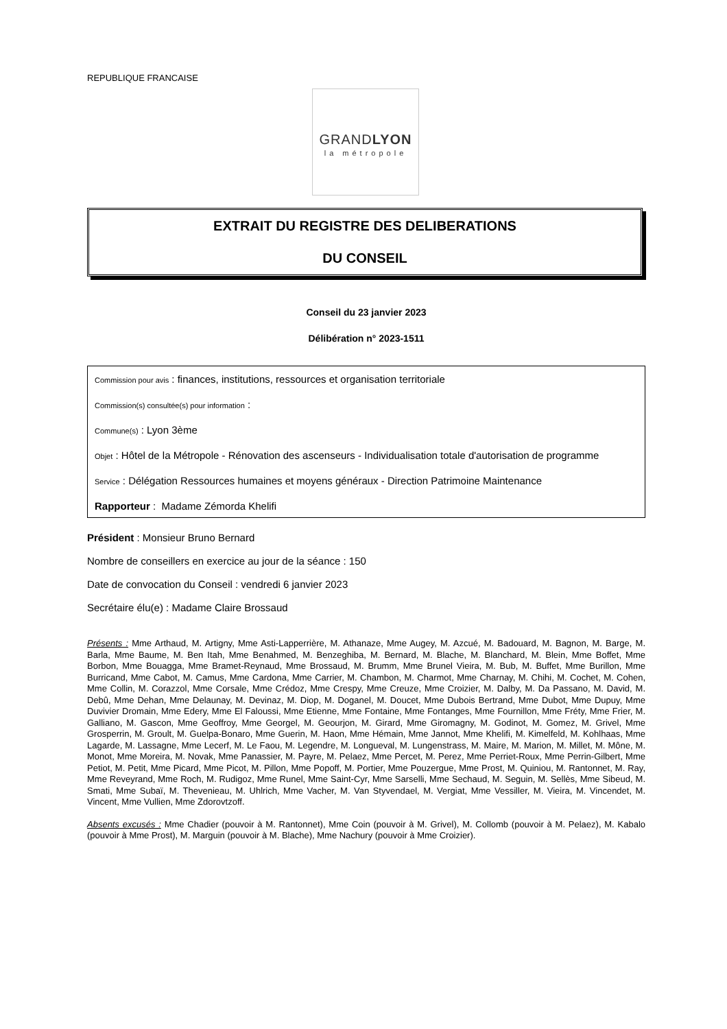REPUBLIQUE FRANCAISE
GRANDLYON
la métropole
EXTRAIT DU REGISTRE DES DELIBERATIONS
DU CONSEIL
Conseil du 23 janvier 2023
Délibération n° 2023-1511
Commission pour avis : finances, institutions, ressources et organisation territoriale
Commission(s) consultée(s) pour information :
Commune(s) : Lyon 3ème
Objet : Hôtel de la Métropole - Rénovation des ascenseurs - Individualisation totale d'autorisation de programme
Service : Délégation Ressources humaines et moyens généraux - Direction Patrimoine Maintenance
Rapporteur : Madame Zémorda Khelifi
Président : Monsieur Bruno Bernard
Nombre de conseillers en exercice au jour de la séance : 150
Date de convocation du Conseil : vendredi 6 janvier 2023
Secrétaire élu(e) : Madame Claire Brossaud
Présents : Mme Arthaud, M. Artigny, Mme Asti-Lapperrière, M. Athanaze, Mme Augey, M. Azcué, M. Badouard, M. Bagnon, M. Barge, M. Barla, Mme Baume, M. Ben Itah, Mme Benahmed, M. Benzeghiba, M. Bernard, M. Blache, M. Blanchard, M. Blein, Mme Boffet, Mme Borbon, Mme Bouagga, Mme Bramet-Reynaud, Mme Brossaud, M. Brumm, Mme Brunel Vieira, M. Bub, M. Buffet, Mme Burillon, Mme Burricand, Mme Cabot, M. Camus, Mme Cardona, Mme Carrier, M. Chambon, M. Charmot, Mme Charnay, M. Chihi, M. Cochet, M. Cohen, Mme Collin, M. Corazzol, Mme Corsale, Mme Crédoz, Mme Crespy, Mme Creuze, Mme Croizier, M. Dalby, M. Da Passano, M. David, M. Debû, Mme Dehan, Mme Delaunay, M. Devinaz, M. Diop, M. Doganel, M. Doucet, Mme Dubois Bertrand, Mme Dubot, Mme Dupuy, Mme Duvivier Dromain, Mme Edery, Mme El Faloussi, Mme Etienne, Mme Fontaine, Mme Fontanges, Mme Fournillon, Mme Fréty, Mme Frier, M. Galliano, M. Gascon, Mme Geoffroy, Mme Georgel, M. Geourjon, M. Girard, Mme Giromagny, M. Godinot, M. Gomez, M. Grivel, Mme Grosperrin, M. Groult, M. Guelpa-Bonaro, Mme Guerin, M. Haon, Mme Hémain, Mme Jannot, Mme Khelifi, M. Kimelfeld, M. Kohlhaas, Mme Lagarde, M. Lassagne, Mme Lecerf, M. Le Faou, M. Legendre, M. Longueval, M. Lungenstrass, M. Maire, M. Marion, M. Millet, M. Mône, M. Monot, Mme Moreira, M. Novak, Mme Panassier, M. Payre, M. Pelaez, Mme Percet, M. Perez, Mme Perriet-Roux, Mme Perrin-Gilbert, Mme Petiot, M. Petit, Mme Picard, Mme Picot, M. Pillon, Mme Popoff, M. Portier, Mme Pouzergue, Mme Prost, M. Quiniou, M. Rantonnet, M. Ray, Mme Reveyrand, Mme Roch, M. Rudigoz, Mme Runel, Mme Saint-Cyr, Mme Sarselli, Mme Sechaud, M. Seguin, M. Sellès, Mme Sibeud, M. Smati, Mme Subaï, M. Thevenieau, M. Uhlrich, Mme Vacher, M. Van Styvendael, M. Vergiat, Mme Vessiller, M. Vieira, M. Vincendet, M. Vincent, Mme Vullien, Mme Zdorovtzoff.
Absents excusés : Mme Chadier (pouvoir à M. Rantonnet), Mme Coin (pouvoir à M. Grivel), M. Collomb (pouvoir à M. Pelaez), M. Kabalo (pouvoir à Mme Prost), M. Marguin (pouvoir à M. Blache), Mme Nachury (pouvoir à Mme Croizier).